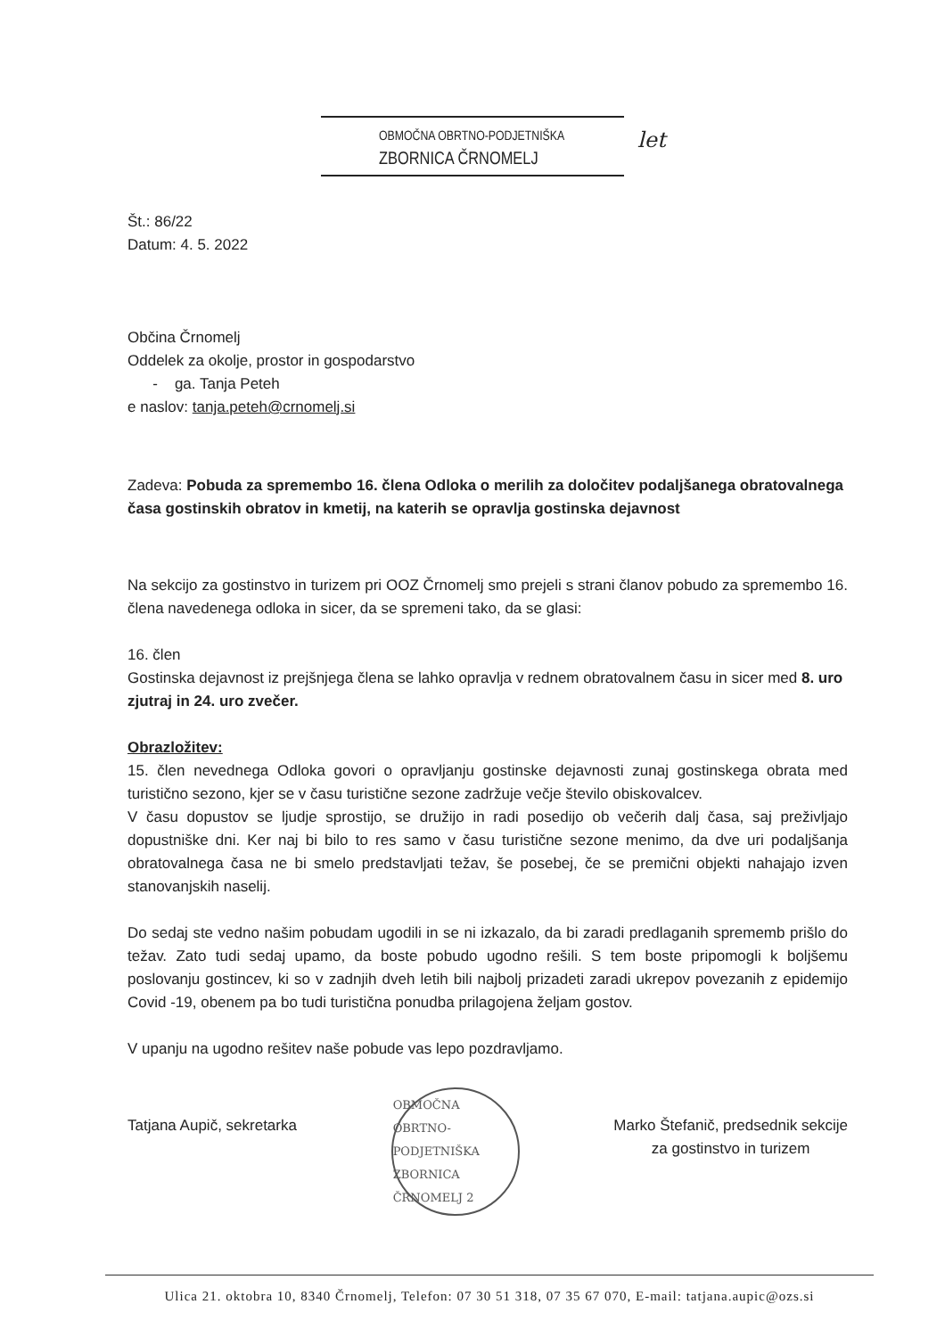OBMOČNA OBRTNO-PODJETNIŠKA
ZBORNICA ČRNOMELJ
let
Št.: 86/22
Datum: 4. 5. 2022
Občina Črnomelj
Oddelek za okolje, prostor in gospodarstvo
- ga. Tanja Peteh
e naslov: tanja.peteh@crnomelj.si
Zadeva: Pobuda za spremembo 16. člena Odloka o merilih za določitev podaljšanega obratovalnega časa gostinskih obratov in kmetij, na katerih se opravlja gostinska dejavnost
Na sekcijo za gostinstvo in turizem pri OOZ Črnomelj smo prejeli s strani članov pobudo za spremembo 16. člena navedenega odloka in sicer, da se spremeni tako, da se glasi:
16. člen
Gostinska dejavnost iz prejšnjega člena se lahko opravlja v rednem obratovalnem času in sicer med 8. uro zjutraj in 24. uro zvečer.
Obrazložitev:
15. člen nevednega Odloka govori o opravljanju gostinske dejavnosti zunaj gostinskega obrata med turistično sezono, kjer se v času turistične sezone zadržuje večje število obiskovalcev.
V času dopustov se ljudje sprostijo, se družijo in radi posedijo ob večerih dalj časa, saj preživljajo dopustniške dni. Ker naj bi bilo to res samo v času turistične sezone menimo, da dve uri podaljšanja obratovalnega časa ne bi smelo predstavljati težav, še posebej, če se premični objekti nahajajo izven stanovanjskih naselij.
Do sedaj ste vedno našim pobudam ugodili in se ni izkazalo, da bi zaradi predlaganih sprememb prišlo do težav. Zato tudi sedaj upamo, da boste pobudo ugodno rešili. S tem boste pripomogli k boljšemu poslovanju gostincev, ki so v zadnjih dveh letih bili najbolj prizadeti zaradi ukrepov povezanih z epidemijo Covid -19, obenem pa bo tudi turistična ponudba prilagojena željam gostov.
V upanju na ugodno rešitev naše pobude vas lepo pozdravljamo.
Tatjana Aupič, sekretarka
OBMOČNA OBRTNO-PODJETNIŠKA ZBORNICA
ČRNOMELJ 2
Marko Štefanič, predsednik sekcije
za gostinstvo in turizem
Ulica 21. oktobra 10, 8340 Črnomelj, Telefon: 07 30 51 318, 07 35 67 070, E-mail: tatjana.aupic@ozs.si